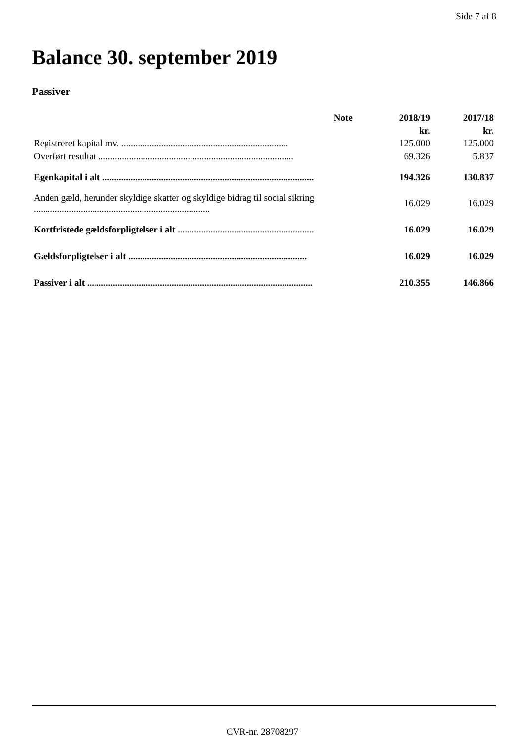Side 7 af 8
Balance 30. september 2019
Passiver
| | Note | 2018/19 | 2017/18 |
| --- | --- | --- | --- |
| | | kr. | kr. |
| Registreret kapital mv. ....................................................................... | | 125.000 | 125.000 |
| Overført resultat ................................................................................... | | 69.326 | 5.837 |
| Egenkapital i alt .......................................................................................... | | 194.326 | 130.837 |
| Anden gæld, herunder skyldige skatter og skyldige bidrag til social sikring ........................................................................... | | 16.029 | 16.029 |
| Kortfristede gældsforpligtelser i alt .......................................................... | | 16.029 | 16.029 |
| Gældsforpligtelser i alt ............................................................................ | | 16.029 | 16.029 |
| Passiver i alt ................................................................................................ | | 210.355 | 146.866 |
CVR-nr. 28708297